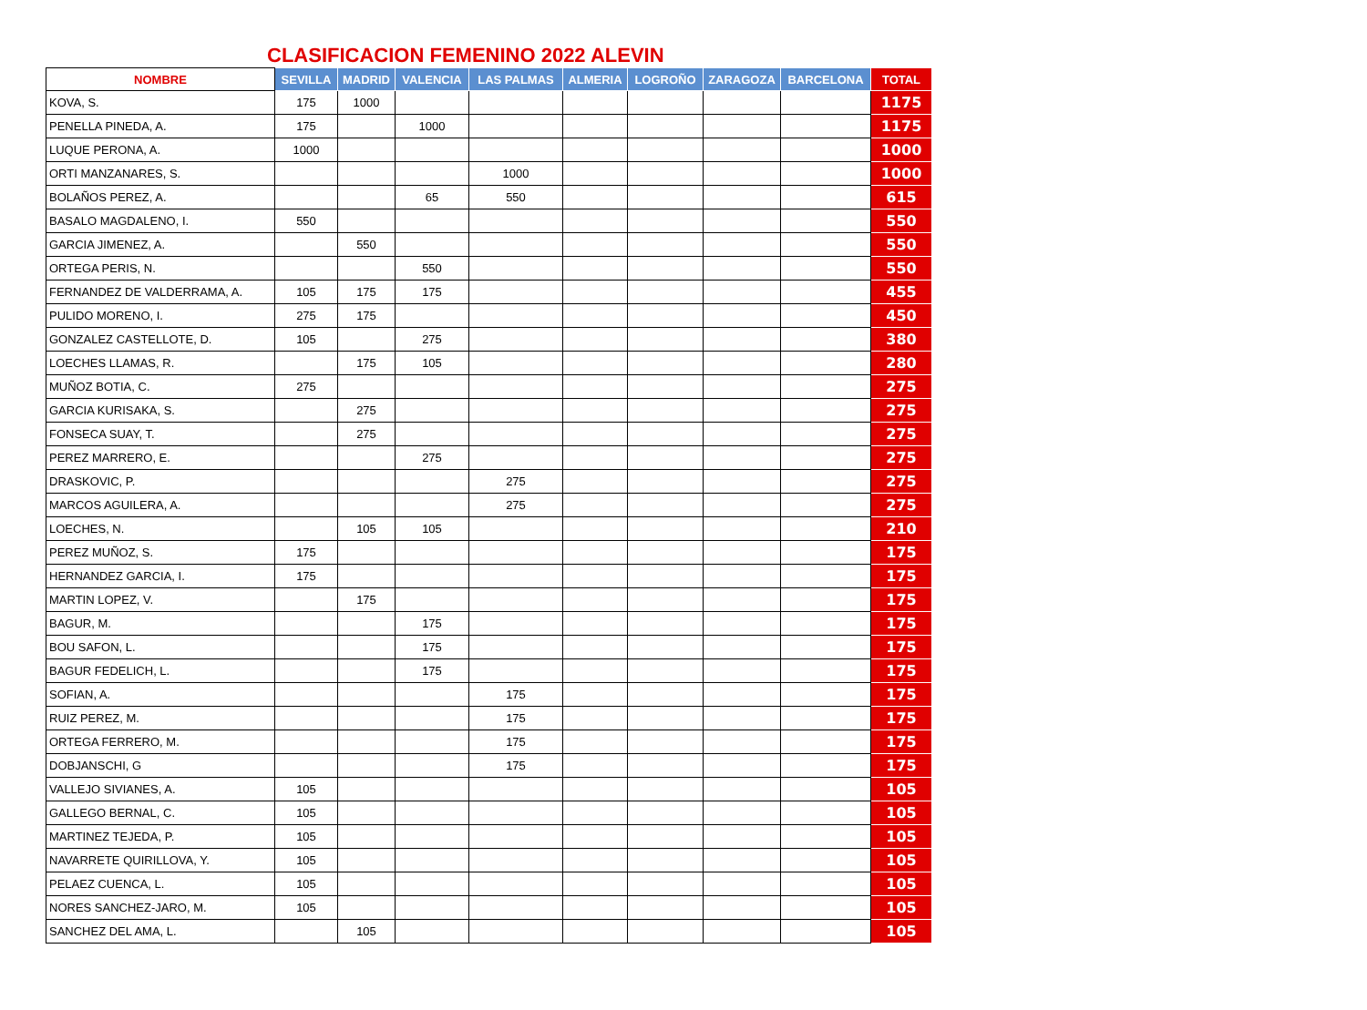CLASIFICACION FEMENINO 2022 ALEVIN
| NOMBRE | SEVILLA | MADRID | VALENCIA | LAS PALMAS | ALMERIA | LOGROÑO | ZARAGOZA | BARCELONA | TOTAL |
| --- | --- | --- | --- | --- | --- | --- | --- | --- | --- |
| KOVA, S. | 175 | 1000 | | | | | | | 1175 |
| PENELLA PINEDA, A. | 175 | | 1000 | | | | | | 1175 |
| LUQUE PERONA, A. | 1000 | | | | | | | | 1000 |
| ORTI MANZANARES, S. | | | | 1000 | | | | | 1000 |
| BOLAÑOS PEREZ, A. | | | 65 | 550 | | | | | 615 |
| BASALO MAGDALENO, I. | 550 | | | | | | | | 550 |
| GARCIA JIMENEZ, A. | | 550 | | | | | | | 550 |
| ORTEGA PERIS, N. | | | 550 | | | | | | 550 |
| FERNANDEZ DE VALDERRAMA, A. | 105 | 175 | 175 | | | | | | 455 |
| PULIDO MORENO, I. | 275 | 175 | | | | | | | 450 |
| GONZALEZ CASTELLOTE, D. | 105 | | 275 | | | | | | 380 |
| LOECHES LLAMAS, R. | | 175 | 105 | | | | | | 280 |
| MUÑOZ BOTIA, C. | 275 | | | | | | | | 275 |
| GARCIA KURISAKA, S. | | 275 | | | | | | | 275 |
| FONSECA SUAY, T. | | 275 | | | | | | | 275 |
| PEREZ MARRERO, E. | | | 275 | | | | | | 275 |
| DRASKOVIC, P. | | | | 275 | | | | | 275 |
| MARCOS AGUILERA, A. | | | | 275 | | | | | 275 |
| LOECHES, N. | | 105 | 105 | | | | | | 210 |
| PEREZ MUÑOZ, S. | 175 | | | | | | | | 175 |
| HERNANDEZ GARCIA, I. | 175 | | | | | | | | 175 |
| MARTIN LOPEZ, V. | | 175 | | | | | | | 175 |
| BAGUR, M. | | | 175 | | | | | | 175 |
| BOU SAFON, L. | | | 175 | | | | | | 175 |
| BAGUR FEDELICH, L. | | | 175 | | | | | | 175 |
| SOFIAN, A. | | | | 175 | | | | | 175 |
| RUIZ PEREZ, M. | | | | 175 | | | | | 175 |
| ORTEGA FERRERO, M. | | | | 175 | | | | | 175 |
| DOBJANSCHI, G | | | | 175 | | | | | 175 |
| VALLEJO SIVIANES, A. | 105 | | | | | | | | 105 |
| GALLEGO BERNAL, C. | 105 | | | | | | | | 105 |
| MARTINEZ TEJEDA, P. | 105 | | | | | | | | 105 |
| NAVARRETE QUIRILLOVA, Y. | 105 | | | | | | | | 105 |
| PELAEZ CUENCA, L. | 105 | | | | | | | | 105 |
| NORES SANCHEZ-JARO, M. | 105 | | | | | | | | 105 |
| SANCHEZ DEL AMA, L. | | 105 | | | | | | | 105 |